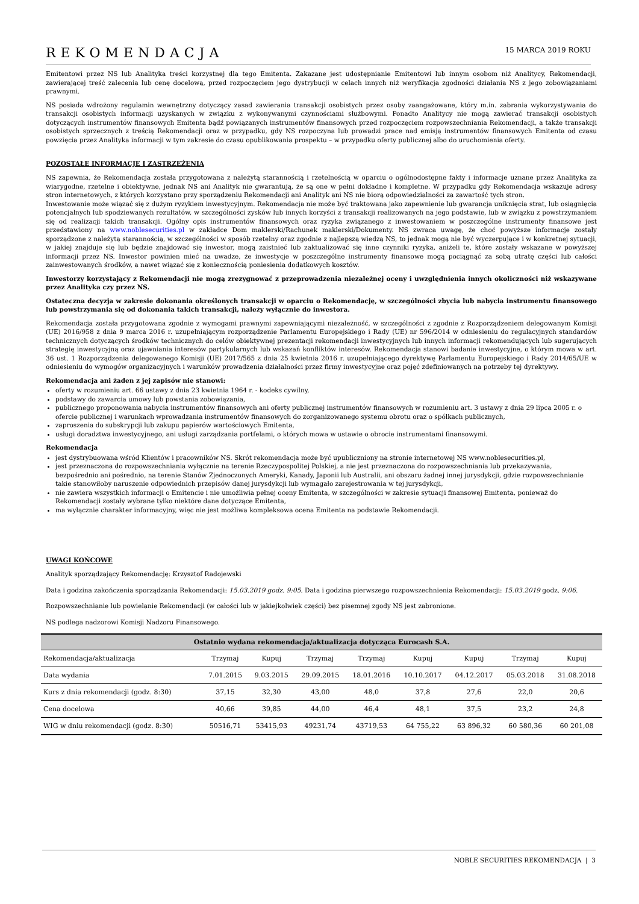REKOMENDACJA
15 MARCA 2019 ROKU
Emitentowi przez NS lub Analityka treści korzystnej dla tego Emitenta. Zakazane jest udostępnianie Emitentowi lub innym osobom niż Analitycy, Rekomendacji, zawierającej treść zalecenia lub cenę docelową, przed rozpoczęciem jego dystrybucji w celach innych niż weryfikacja zgodności działania NS z jego zobowiązaniami prawnymi.
NS posiada wdrożony regulamin wewnętrzny dotyczący zasad zawierania transakcji osobistych przez osoby zaangażowane, który m.in. zabrania wykorzystywania do transakcji osobistych informacji uzyskanych w związku z wykonywanymi czynnościami służbowymi. Ponadto Analitycy nie mogą zawierać transakcji osobistych dotyczących instrumentów finansowych Emitenta bądź powiązanych instrumentów finansowych przed rozpoczęciem rozpowszechniania Rekomendacji, a także transakcji osobistych sprzecznych z treścią Rekomendacji oraz w przypadku, gdy NS rozpoczyna lub prowadzi prace nad emisją instrumentów finansowych Emitenta od czasu powzięcia przez Analityka informacji w tym zakresie do czasu opublikowania prospektu – w przypadku oferty publicznej albo do uruchomienia oferty.
POZOSTAŁE INFORMACJE I ZASTRZEŻENIA
NS zapewnia, że Rekomendacja została przygotowana z należytą starannością i rzetelnością w oparciu o ogólnodostępne fakty i informacje uznane przez Analityka za wiarygodne, rzetelne i obiektywne, jednak NS ani Analityk nie gwarantują, że są one w pełni dokładne i kompletne. W przypadku gdy Rekomendacja wskazuje adresy stron internetowych, z których korzystano przy sporządzeniu Rekomendacji ani Analityk ani NS nie biorą odpowiedzialności za zawartość tych stron.
Inwestowanie może wiązać się z dużym ryzykiem inwestycyjnym. Rekomendacja nie może być traktowana jako zapewnienie lub gwarancja uniknięcia strat, lub osiągnięcia potencjalnych lub spodziewanych rezultatów, w szczególności zysków lub innych korzyści z transakcji realizowanych na jego podstawie, lub w związku z powstrzymaniem się od realizacji takich transakcji. Ogólny opis instrumentów finansowych oraz ryzyka związanego z inwestowaniem w poszczególne instrumenty finansowe jest przedstawiony na www.noblesecurities.pl w zakładce Dom maklerski/Rachunek maklerski/Dokumenty. NS zwraca uwagę, że choć powyższe informacje zostały sporządzone z należytą starannością, w szczególności w sposób rzetelny oraz zgodnie z najlepszą wiedzą NS, to jednak mogą nie być wyczerpujące i w konkretnej sytuacji, w jakiej znajduje się lub będzie znajdować się inwestor, mogą zaistnieć lub zaktualizować się inne czynniki ryzyka, aniżeli te, które zostały wskazane w powyższej informacji przez NS. Inwestor powinien mieć na uwadze, że inwestycje w poszczególne instrumenty finansowe mogą pociągnąć za sobą utratę części lub całości zainwestowanych środków, a nawet wiązać się z koniecznością poniesienia dodatkowych kosztów.
Inwestorzy korzystający z Rekomendacji nie mogą zrezygnować z przeprowadzenia niezależnej oceny i uwzględnienia innych okoliczności niż wskazywane przez Analityka czy przez NS.
Ostateczna decyzja w zakresie dokonania określonych transakcji w oparciu o Rekomendację, w szczególności zbycia lub nabycia instrumentu finansowego lub powstrzymania się od dokonania takich transakcji, należy wyłącznie do inwestora.
Rekomendacja została przygotowana zgodnie z wymogami prawnymi zapewniającymi niezależność, w szczególności z zgodnie z Rozporządzeniem delegowanym Komisji (UE) 2016/958 z dnia 9 marca 2016 r. uzupełniającym rozporządzenie Parlamentu Europejskiego i Rady (UE) nr 596/2014 w odniesieniu do regulacyjnych standardów technicznych dotyczących środków technicznych do celów obiektywnej prezentacji rekomendacji inwestycyjnych lub innych informacji rekomendujących lub sugerujących strategię inwestycyjną oraz ujawniania interesów partykularnych lub wskazań konfliktów interesów. Rekomendacja stanowi badanie inwestycyjne, o którym mowa w art. 36 ust. 1 Rozporządzenia delegowanego Komisji (UE) 2017/565 z dnia 25 kwietnia 2016 r. uzupełniającego dyrektywę Parlamentu Europejskiego i Rady 2014/65/UE w odniesieniu do wymogów organizacyjnych i warunków prowadzenia działalności przez firmy inwestycyjne oraz pojęć zdefiniowanych na potrzeby tej dyrektywy.
Rekomendacja ani żaden z jej zapisów nie stanowi:
oferty w rozumieniu art. 66 ustawy z dnia 23 kwietnia 1964 r. - kodeks cywilny,
podstawy do zawarcia umowy lub powstania zobowiązania,
publicznego proponowania nabycia instrumentów finansowych ani oferty publicznej instrumentów finansowych w rozumieniu art. 3 ustawy z dnia 29 lipca 2005 r. o ofercie publicznej i warunkach wprowadzania instrumentów finansowych do zorganizowanego systemu obrotu oraz o spółkach publicznych,
zaproszenia do subskrypcji lub zakupu papierów wartościowych Emitenta,
usługi doradztwa inwestycyjnego, ani usługi zarządzania portfelami, o których mowa w ustawie o obrocie instrumentami finansowymi.
Rekomendacja
jest dystrybuowana wśród Klientów i pracowników NS. Skrót rekomendacja może być upubliczniony na stronie internetowej NS www.noblesecurities.pl,
jest przeznaczona do rozpowszechniania wyłącznie na terenie Rzeczypospolitej Polskiej, a nie jest przeznaczona do rozpowszechniania lub przekazywania, bezpośrednio ani pośrednio, na terenie Stanów Zjednoczonych Ameryki, Kanady, Japonii lub Australii, ani obszaru żadnej innej jurysdykcji, gdzie rozpowszechnianie takie stanowiłoby naruszenie odpowiednich przepisów danej jurysdykcji lub wymagało zarejestrowania w tej jurysdykcji,
nie zawiera wszystkich informacji o Emitencie i nie umożliwia pełnej oceny Emitenta, w szczególności w zakresie sytuacji finansowej Emitenta, ponieważ do Rekomendacji zostały wybrane tylko niektóre dane dotyczące Emitenta,
ma wyłącznie charakter informacyjny, więc nie jest możliwa kompleksowa ocena Emitenta na podstawie Rekomendacji.
UWAGI KOŃCOWE
Analityk sporządzający Rekomendację: Krzysztof Radojewski
Data i godzina zakończenia sporządzania Rekomendacji: 15.03.2019 godz. 9:05. Data i godzina pierwszego rozpowszechnienia Rekomendacji: 15.03.2019 godz. 9:06.
Rozpowszechnianie lub powielanie Rekomendacji (w całości lub w jakiejkolwiek części) bez pisemnej zgody NS jest zabronione.
NS podlega nadzorowi Komisji Nadzoru Finansowego.
| Ostatnio wydana rekomendacja/aktualizacja dotycząca Eurocash S.A. | | | | | | | | |
| --- | --- | --- | --- | --- | --- | --- | --- | --- |
| Rekomendacja/aktualizacja | Trzymaj | Kupuj | Trzymaj | Trzymaj | Kupuj | Kupuj | Trzymaj | Kupuj |
| Data wydania | 7.01.2015 | 9.03.2015 | 29.09.2015 | 18.01.2016 | 10.10.2017 | 04.12.2017 | 05.03.2018 | 31.08.2018 |
| Kurs z dnia rekomendacji (godz. 8:30) | 37,15 | 32,30 | 43,00 | 48,0 | 37,8 | 27,6 | 22,0 | 20,6 |
| Cena docelowa | 40,66 | 39,85 | 44,00 | 46,4 | 48,1 | 37,5 | 23,2 | 24,8 |
| WIG w dniu rekomendacji (godz. 8:30) | 50516,71 | 53415,93 | 49231,74 | 43719,53 | 64 755,22 | 63 896,32 | 60 580,36 | 60 201,08 |
NOBLE SECURITIES REKOMENDACJA | 3